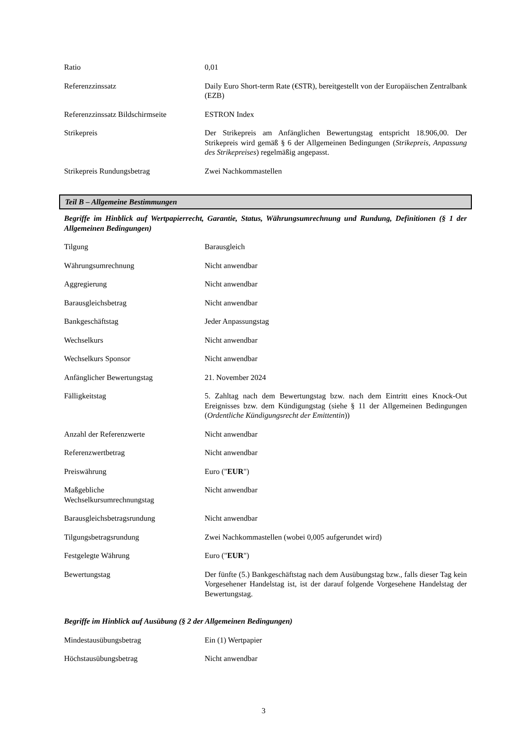| Ratio | 0,01 |
| Referenzzinssatz | Daily Euro Short-term Rate (€STR), bereitgestellt von der Europäischen Zentralbank (EZB) |
| Referenzzinssatz Bildschirmseite | ESTRON Index |
| Strikepreis | Der Strikepreis am Anfänglichen Bewertungstag entspricht 18.906,00. Der Strikepreis wird gemäß § 6 der Allgemeinen Bedingungen ( Strikepreis, Anpassung des Strikepreises ) regelmäßig angepasst. |
| Strikepreis Rundungsbetrag | Zwei Nachkommastellen |
Teil B – Allgemeine Bestimmungen
Begriffe im Hinblick auf Wertpapierrecht, Garantie, Status, Währungsumrechnung und Rundung, Definitionen (§ 1 der Allgemeinen Bedingungen)
| Tilgung | Barausgleich |
| Währungsumrechnung | Nicht anwendbar |
| Aggregierung | Nicht anwendbar |
| Barausgleichsbetrag | Nicht anwendbar |
| Bankgeschäftstag | Jeder Anpassungstag |
| Wechselkurs | Nicht anwendbar |
| Wechselkurs Sponsor | Nicht anwendbar |
| Anfänglicher Bewertungstag | 21. November 2024 |
| Fälligkeitstag | 5. Zahltag nach dem Bewertungstag bzw. nach dem Eintritt eines Knock-Out Ereignisses bzw. dem Kündigungstag (siehe § 11 der Allgemeinen Bedingungen ( Ordentliche Kündigungsrecht der Emittentin )) |
| Anzahl der Referenzwerte | Nicht anwendbar |
| Referenzwertbetrag | Nicht anwendbar |
| Preiswährung | Euro (" EUR ") |
| Maßgebliche Wechselkursumrechnungstag | Nicht anwendbar |
| Barausgleichsbetragsrundung | Nicht anwendbar |
| Tilgungsbetragsrundung | Zwei Nachkommastellen (wobei 0,005 aufgerundet wird) |
| Festgelegte Währung | Euro (" EUR ") |
| Bewertungstag | Der fünfte (5.) Bankgeschäftstag nach dem Ausübungstag bzw., falls dieser Tag kein Vorgesehener Handelstag ist, ist der darauf folgende Vorgesehene Handelstag der Bewertungstag. |
Begriffe im Hinblick auf Ausübung (§ 2 der Allgemeinen Bedingungen)
| Mindestausübungsbetrag | Ein (1) Wertpapier |
| Höchstausübungsbetrag | Nicht anwendbar |
3